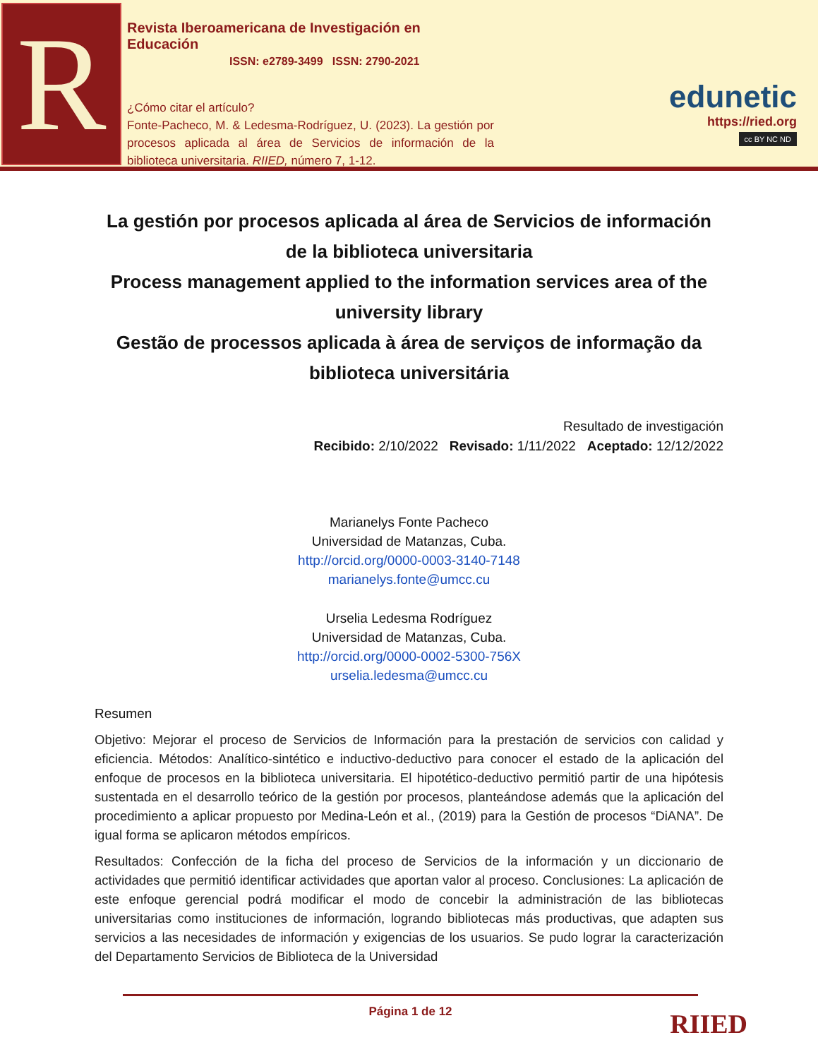R
Revista Iberoamericana de Investigación en Educación
ISSN: e2789-3499 ISSN: 2790-2021
¿Cómo citar el artículo?
Fonte-Pacheco, M. & Ledesma-Rodríguez, U. (2023). La gestión por procesos aplicada al área de Servicios de información de la biblioteca universitaria. RIIED, número 7, 1-12.
edunetic
https://ried.org
cc BY NC ND
La gestión por procesos aplicada al área de Servicios de información de la biblioteca universitaria
Process management applied to the information services area of the university library
Gestão de processos aplicada à área de serviços de informação da biblioteca universitária
Resultado de investigación
Recibido: 2/10/2022 Revisado: 1/11/2022 Aceptado: 12/12/2022
Marianelys Fonte Pacheco
Universidad de Matanzas, Cuba.
http://orcid.org/0000-0003-3140-7148
marianelys.fonte@umcc.cu
Urselia Ledesma Rodríguez
Universidad de Matanzas, Cuba.
http://orcid.org/0000-0002-5300-756X
urselia.ledesma@umcc.cu
Resumen
Objetivo: Mejorar el proceso de Servicios de Información para la prestación de servicios con calidad y eficiencia. Métodos: Analítico-sintético e inductivo-deductivo para conocer el estado de la aplicación del enfoque de procesos en la biblioteca universitaria. El hipotético-deductivo permitió partir de una hipótesis sustentada en el desarrollo teórico de la gestión por procesos, planteándose además que la aplicación del procedimiento a aplicar propuesto por Medina-León et al., (2019) para la Gestión de procesos “DiANA”. De igual forma se aplicaron métodos empíricos.
Resultados: Confección de la ficha del proceso de Servicios de la información y un diccionario de actividades que permitió identificar actividades que aportan valor al proceso. Conclusiones: La aplicación de este enfoque gerencial podrá modificar el modo de concebir la administración de las bibliotecas universitarias como instituciones de información, logrando bibliotecas más productivas, que adapten sus servicios a las necesidades de información y exigencias de los usuarios. Se pudo lograr la caracterización del Departamento Servicios de Biblioteca de la Universidad
Página 1 de 12
RIIED